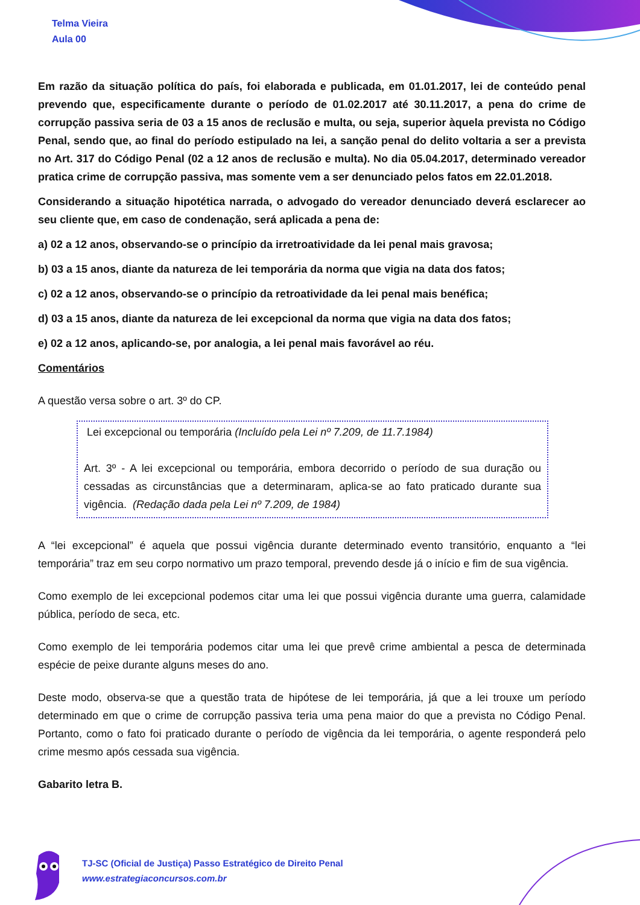Telma Vieira
Aula 00
Em razão da situação política do país, foi elaborada e publicada, em 01.01.2017, lei de conteúdo penal prevendo que, especificamente durante o período de 01.02.2017 até 30.11.2017, a pena do crime de corrupção passiva seria de 03 a 15 anos de reclusão e multa, ou seja, superior àquela prevista no Código Penal, sendo que, ao final do período estipulado na lei, a sanção penal do delito voltaria a ser a prevista no Art. 317 do Código Penal (02 a 12 anos de reclusão e multa). No dia 05.04.2017, determinado vereador pratica crime de corrupção passiva, mas somente vem a ser denunciado pelos fatos em 22.01.2018.
Considerando a situação hipotética narrada, o advogado do vereador denunciado deverá esclarecer ao seu cliente que, em caso de condenação, será aplicada a pena de:
a) 02 a 12 anos, observando-se o princípio da irretroatividade da lei penal mais gravosa;
b) 03 a 15 anos, diante da natureza de lei temporária da norma que vigia na data dos fatos;
c) 02 a 12 anos, observando-se o princípio da retroatividade da lei penal mais benéfica;
d) 03 a 15 anos, diante da natureza de lei excepcional da norma que vigia na data dos fatos;
e) 02 a 12 anos, aplicando-se, por analogia, a lei penal mais favorável ao réu.
Comentários
A questão versa sobre o art. 3º do CP.
Lei excepcional ou temporária (Incluído pela Lei nº 7.209, de 11.7.1984)
Art. 3º - A lei excepcional ou temporária, embora decorrido o período de sua duração ou cessadas as circunstâncias que a determinaram, aplica-se ao fato praticado durante sua vigência. (Redação dada pela Lei nº 7.209, de 1984)
A “lei excepcional” é aquela que possui vigência durante determinado evento transitório, enquanto a “lei temporária” traz em seu corpo normativo um prazo temporal, prevendo desde já o início e fim de sua vigência.
Como exemplo de lei excepcional podemos citar uma lei que possui vigência durante uma guerra, calamidade pública, período de seca, etc.
Como exemplo de lei temporária podemos citar uma lei que prevê crime ambiental a pesca de determinada espécie de peixe durante alguns meses do ano.
Deste modo, observa-se que a questão trata de hipótese de lei temporária, já que a lei trouxe um período determinado em que o crime de corrupção passiva teria uma pena maior do que a prevista no Código Penal. Portanto, como o fato foi praticado durante o período de vigência da lei temporária, o agente responderá pelo crime mesmo após cessada sua vigência.
Gabarito letra B.
TJ-SC (Oficial de Justiça) Passo Estratégico de Direito Penal
www.estrategiaconcursos.com.br